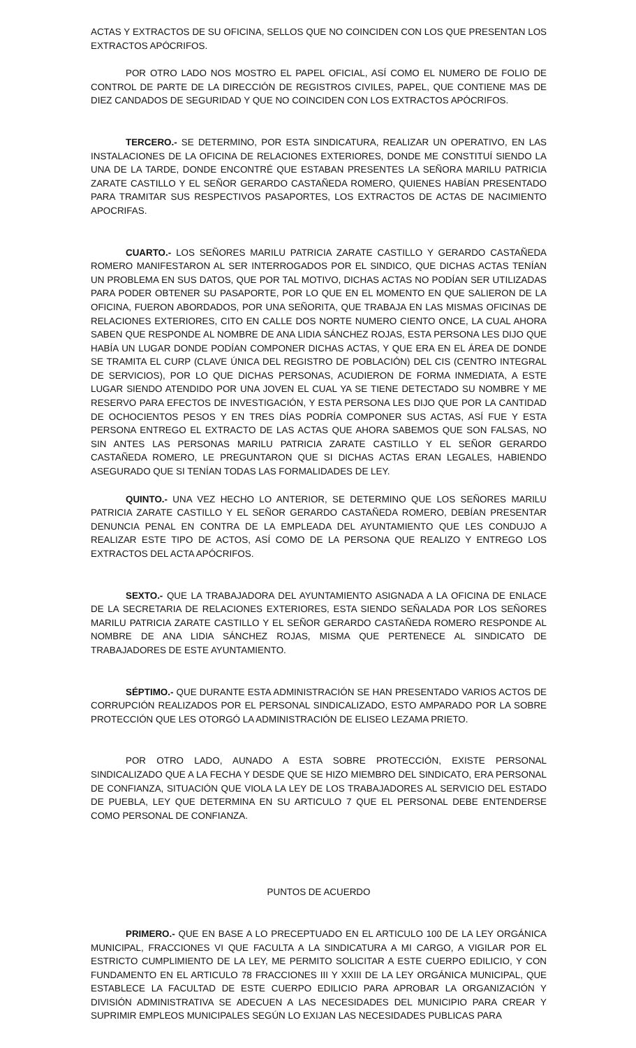ACTAS Y EXTRACTOS DE SU OFICINA, SELLOS QUE NO COINCIDEN CON LOS QUE PRESENTAN LOS EXTRACTOS APÓCRIFOS.
POR OTRO LADO NOS MOSTRO EL PAPEL OFICIAL, ASÍ COMO EL NUMERO DE FOLIO DE CONTROL DE PARTE DE LA DIRECCIÓN DE REGISTROS CIVILES, PAPEL, QUE CONTIENE MAS DE DIEZ CANDADOS DE SEGURIDAD Y QUE NO COINCIDEN CON LOS EXTRACTOS APÓCRIFOS.
TERCERO.- SE DETERMINO, POR ESTA SINDICATURA, REALIZAR UN OPERATIVO, EN LAS INSTALACIONES DE LA OFICINA DE RELACIONES EXTERIORES, DONDE ME CONSTITUÍ SIENDO LA UNA DE LA TARDE, DONDE ENCONTRÉ QUE ESTABAN PRESENTES LA SEÑORA MARILU PATRICIA ZARATE CASTILLO Y EL SEÑOR GERARDO CASTAÑEDA ROMERO, QUIENES HABÍAN PRESENTADO PARA TRAMITAR SUS RESPECTIVOS PASAPORTES, LOS EXTRACTOS DE ACTAS DE NACIMIENTO APOCRIFAS.
CUARTO.- LOS SEÑORES MARILU PATRICIA ZARATE CASTILLO Y GERARDO CASTAÑEDA ROMERO MANIFESTARON AL SER INTERROGADOS POR EL SINDICO, QUE DICHAS ACTAS TENÍAN UN PROBLEMA EN SUS DATOS, QUE POR TAL MOTIVO, DICHAS ACTAS NO PODÍAN SER UTILIZADAS PARA PODER OBTENER SU PASAPORTE, POR LO QUE EN EL MOMENTO EN QUE SALIERON DE LA OFICINA, FUERON ABORDADOS, POR UNA SEÑORITA, QUE TRABAJA EN LAS MISMAS OFICINAS DE RELACIONES EXTERIORES, CITO EN CALLE DOS NORTE NUMERO CIENTO ONCE, LA CUAL AHORA SABEN QUE RESPONDE AL NOMBRE DE ANA LIDIA SÁNCHEZ ROJAS, ESTA PERSONA LES DIJO QUE HABÍA UN LUGAR DONDE PODÍAN COMPONER DICHAS ACTAS, Y QUE ERA EN EL ÁREA DE DONDE SE TRAMITA EL CURP (CLAVE ÚNICA DEL REGISTRO DE POBLACIÓN) DEL CIS (CENTRO INTEGRAL DE SERVICIOS), POR LO QUE DICHAS PERSONAS, ACUDIERON DE FORMA INMEDIATA, A ESTE LUGAR SIENDO ATENDIDO POR UNA JOVEN EL CUAL YA SE TIENE DETECTADO SU NOMBRE Y ME RESERVO PARA EFECTOS DE INVESTIGACIÓN, Y ESTA PERSONA LES DIJO QUE POR LA CANTIDAD DE OCHOCIENTOS PESOS Y EN TRES DÍAS PODRÍA COMPONER SUS ACTAS, ASÍ FUE Y ESTA PERSONA ENTREGO EL EXTRACTO DE LAS ACTAS QUE AHORA SABEMOS QUE SON FALSAS, NO SIN ANTES LAS PERSONAS MARILU PATRICIA ZARATE CASTILLO Y EL SEÑOR GERARDO CASTAÑEDA ROMERO, LE PREGUNTARON QUE SI DICHAS ACTAS ERAN LEGALES, HABIENDO ASEGURADO QUE SI TENÍAN TODAS LAS FORMALIDADES DE LEY.
QUINTO.- UNA VEZ HECHO LO ANTERIOR, SE DETERMINO QUE LOS SEÑORES MARILU PATRICIA ZARATE CASTILLO Y EL SEÑOR GERARDO CASTAÑEDA ROMERO, DEBÍAN PRESENTAR DENUNCIA PENAL EN CONTRA DE LA EMPLEADA DEL AYUNTAMIENTO QUE LES CONDUJO A REALIZAR ESTE TIPO DE ACTOS, ASÍ COMO DE LA PERSONA QUE REALIZO Y ENTREGO LOS EXTRACTOS DEL ACTA APÓCRIFOS.
SEXTO.- QUE LA TRABAJADORA DEL AYUNTAMIENTO ASIGNADA A LA OFICINA DE ENLACE DE LA SECRETARIA DE RELACIONES EXTERIORES, ESTA SIENDO SEÑALADA POR LOS SEÑORES MARILU PATRICIA ZARATE CASTILLO Y EL SEÑOR GERARDO CASTAÑEDA ROMERO RESPONDE AL NOMBRE DE ANA LIDIA SÁNCHEZ ROJAS, MISMA QUE PERTENECE AL SINDICATO DE TRABAJADORES DE ESTE AYUNTAMIENTO.
SÉPTIMO.- QUE DURANTE ESTA ADMINISTRACIÓN SE HAN PRESENTADO VARIOS ACTOS DE CORRUPCIÓN REALIZADOS POR EL PERSONAL SINDICALIZADO, ESTO AMPARADO POR LA SOBRE PROTECCIÓN QUE LES OTORGÓ LA ADMINISTRACIÓN DE ELISEO LEZAMA PRIETO.
POR OTRO LADO, AUNADO A ESTA SOBRE PROTECCIÓN, EXISTE PERSONAL SINDICALIZADO QUE A LA FECHA Y DESDE QUE SE HIZO MIEMBRO DEL SINDICATO, ERA PERSONAL DE CONFIANZA, SITUACIÓN QUE VIOLA LA LEY DE LOS TRABAJADORES AL SERVICIO DEL ESTADO DE PUEBLA, LEY QUE DETERMINA EN SU ARTICULO 7 QUE EL PERSONAL DEBE ENTENDERSE COMO PERSONAL DE CONFIANZA.
PUNTOS DE ACUERDO
PRIMERO.- QUE EN BASE A LO PRECEPTUADO EN EL ARTICULO 100 DE LA LEY ORGÁNICA MUNICIPAL, FRACCIONES VI QUE FACULTA A LA SINDICATURA A MI CARGO, A VIGILAR POR EL ESTRICTO CUMPLIMIENTO DE LA LEY, ME PERMITO SOLICITAR A ESTE CUERPO EDILICIO, Y CON FUNDAMENTO EN EL ARTICULO 78 FRACCIONES III Y XXIII DE LA LEY ORGÁNICA MUNICIPAL, QUE ESTABLECE LA FACULTAD DE ESTE CUERPO EDILICIO PARA APROBAR LA ORGANIZACIÓN Y DIVISIÓN ADMINISTRATIVA SE ADECUEN A LAS NECESIDADES DEL MUNICIPIO PARA CREAR Y SUPRIMIR EMPLEOS MUNICIPALES SEGÚN LO EXIJAN LAS NECESIDADES PUBLICAS PARA